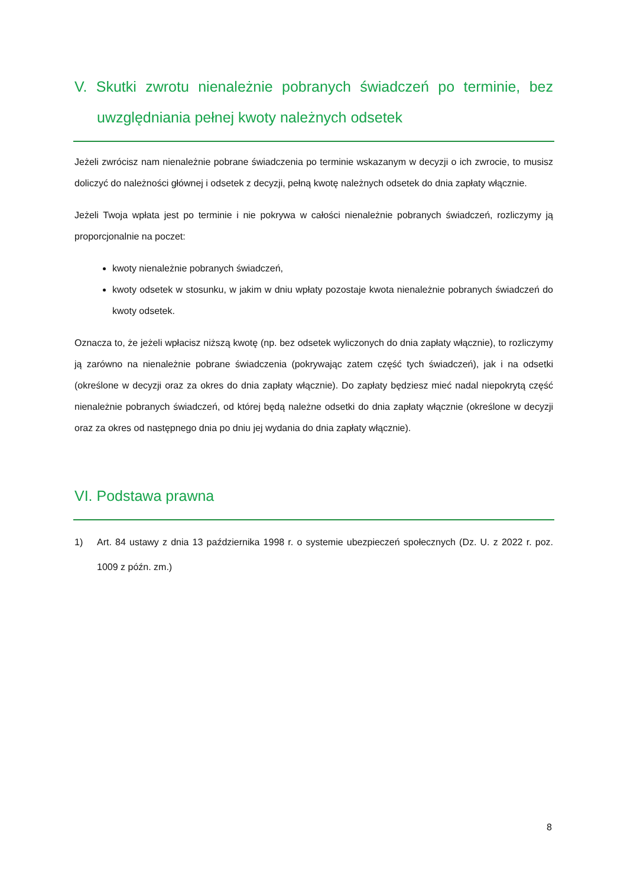V. Skutki zwrotu nienależnie pobranych świadczeń po terminie, bez uwzględniania pełnej kwoty należnych odsetek
Jeżeli zwrócisz nam nienależnie pobrane świadczenia po terminie wskazanym w decyzji o ich zwrocie, to musisz doliczyć do należności głównej i odsetek z decyzji, pełną kwotę należnych odsetek do dnia zapłaty włącznie.
Jeżeli Twoja wpłata jest po terminie i nie pokrywa w całości nienależnie pobranych świadczeń, rozliczymy ją proporcjonalnie na poczet:
kwoty nienależnie pobranych świadczeń,
kwoty odsetek w stosunku, w jakim w dniu wpłaty pozostaje kwota nienależnie pobranych świadczeń do kwoty odsetek.
Oznacza to, że jeżeli wpłacisz niższą kwotę (np. bez odsetek wyliczonych do dnia zapłaty włącznie), to rozliczymy ją zarówno na nienależnie pobrane świadczenia (pokrywając zatem część tych świadczeń), jak i na odsetki (określone w decyzji oraz za okres do dnia zapłaty włącznie). Do zapłaty będziesz mieć nadal niepokrytą część nienależnie pobranych świadczeń, od której będą należne odsetki do dnia zapłaty włącznie (określone w decyzji oraz za okres od następnego dnia po dniu jej wydania do dnia zapłaty włącznie).
VI. Podstawa prawna
1) Art. 84 ustawy z dnia 13 października 1998 r. o systemie ubezpieczeń społecznych (Dz. U. z 2022 r. poz. 1009 z późn. zm.)
8